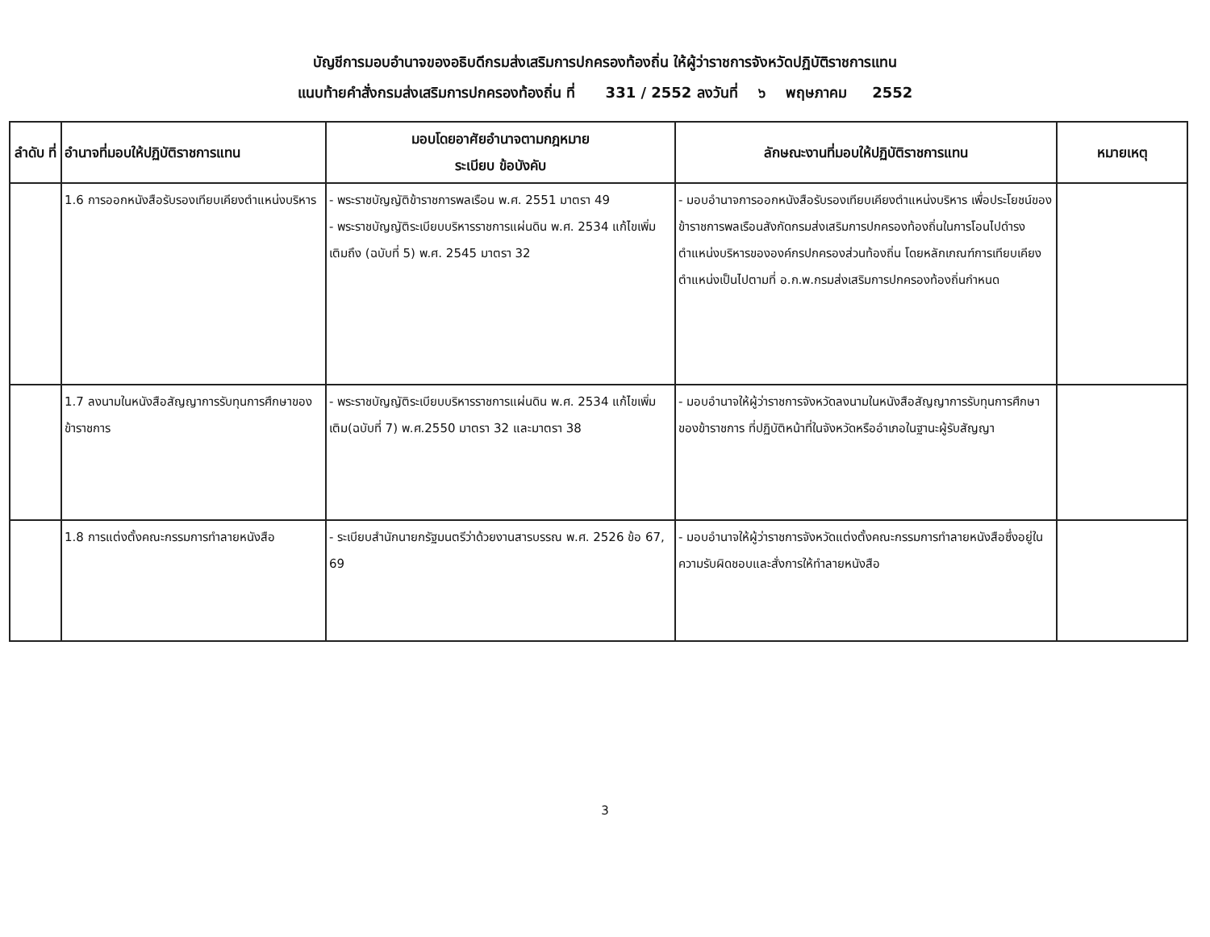บัญชีการมอบอำนาจของอธิบดีกรมส่งเสริมการปกครองท้องถิ่น ให้ผู้ว่าราชการจังหวัดปฏิบัติราชการแทน
แนบท้ายคำสั่งกรมส่งเสริมการปกครองท้องถิ่น ที่ 331 / 2552 ลงวันที่ ๖ พฤษภาคม 2552
| ลำดับ ที่ | อำนาจที่มอบให้ปฏิบัติราชการแทน | มอบโดยอาศัยอำนาจตามกฎหมาย ระเบียบ ข้อบังคับ | ลักษณะงานที่มอบให้ปฏิบัติราชการแทน | หมายเหตุ |
| --- | --- | --- | --- | --- |
| | 1.6 การออกหนังสือรับรองเทียบเคียงตำแหน่งบริหาร | - พระราชบัญญัติข้าราชการพลเรือน พ.ศ. 2551 มาตรา 49 - พระราชบัญญัติระเบียบบริหารราชการแผ่นดิน พ.ศ. 2534 แก้ไขเพิ่มเติมถึง (ฉบับที่ 5) พ.ศ. 2545 มาตรา 32 | - มอบอำนาจการออกหนังสือรับรองเทียบเคียงตำแหน่งบริหาร เพื่อประโยชน์ของข้าราชการพลเรือนสังกัดกรมส่งเสริมการปกครองท้องถิ่นในการโอนไปดำรงตำแหน่งบริหารขององค์กรปกครองส่วนท้องถิ่น โดยหลักเกณฑ์การเทียบเคียงตำแหน่งเป็นไปตามที่ อ.ก.พ.กรมส่งเสริมการปกครองท้องถิ่นกำหนด | |
| | 1.7 ลงนามในหนังสือสัญญาการรับทุนการศึกษาของข้าราชการ | - พระราชบัญญัติระเบียบบริหารราชการแผ่นดิน พ.ศ. 2534 แก้ไขเพิ่มเติม(ฉบับที่ 7) พ.ศ.2550 มาตรา 32 และมาตรา 38 | - มอบอำนาจให้ผู้ว่าราชการจังหวัดลงนามในหนังสือสัญญาการรับทุนการศึกษาของข้าราชการ ที่ปฏิบัติหน้าที่ในจังหวัดหรืออำเภอในฐานะผู้รับสัญญา | |
| | 1.8 การแต่งตั้งคณะกรรมการทำลายหนังสือ | - ระเบียบสำนักนายกรัฐมนตรีว่าด้วยงานสารบรรณ พ.ศ. 2526 ข้อ 67, 69 | - มอบอำนาจให้ผู้ว่าราชการจังหวัดแต่งตั้งคณะกรรมการทำลายหนังสือซึ่งอยู่ในความรับผิดชอบและสั่งการให้ทำลายหนังสือ | |
3